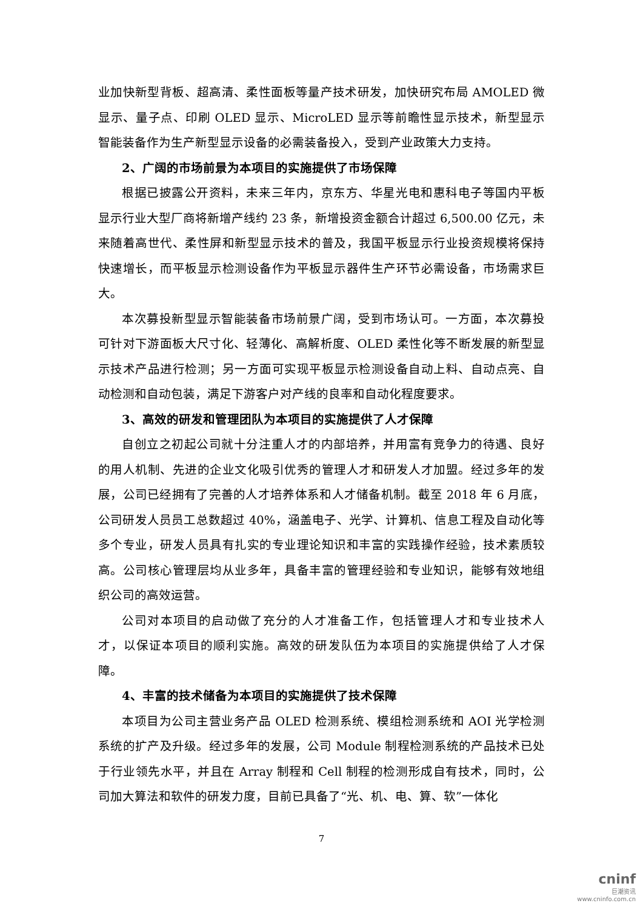业加快新型背板、超高清、柔性面板等量产技术研发，加快研究布局 AMOLED 微显示、量子点、印刷 OLED 显示、MicroLED 显示等前瞻性显示技术，新型显示智能装备作为生产新型显示设备的必需装备投入，受到产业政策大力支持。
2、广阔的市场前景为本项目的实施提供了市场保障
根据已披露公开资料，未来三年内，京东方、华星光电和惠科电子等国内平板显示行业大型厂商将新增产线约 23 条，新增投资金额合计超过 6,500.00 亿元，未来随着高世代、柔性屏和新型显示技术的普及，我国平板显示行业投资规模将保持快速增长，而平板显示检测设备作为平板显示器件生产环节必需设备，市场需求巨大。
本次募投新型显示智能装备市场前景广阔，受到市场认可。一方面，本次募投可针对下游面板大尺寸化、轻薄化、高解析度、OLED 柔性化等不断发展的新型显示技术产品进行检测；另一方面可实现平板显示检测设备自动上料、自动点亮、自动检测和自动包装，满足下游客户对产线的良率和自动化程度要求。
3、高效的研发和管理团队为本项目的实施提供了人才保障
自创立之初起公司就十分注重人才的内部培养，并用富有竞争力的待遇、良好的用人机制、先进的企业文化吸引优秀的管理人才和研发人才加盟。经过多年的发展，公司已经拥有了完善的人才培养体系和人才储备机制。截至 2018 年 6 月底，公司研发人员员工总数超过 40%，涵盖电子、光学、计算机、信息工程及自动化等多个专业，研发人员具有扎实的专业理论知识和丰富的实践操作经验，技术素质较高。公司核心管理层均从业多年，具备丰富的管理经验和专业知识，能够有效地组织公司的高效运营。
公司对本项目的启动做了充分的人才准备工作，包括管理人才和专业技术人才，以保证本项目的顺利实施。高效的研发队伍为本项目的实施提供给了人才保障。
4、丰富的技术储备为本项目的实施提供了技术保障
本项目为公司主营业务产品 OLED 检测系统、模组检测系统和 AOI 光学检测系统的扩产及升级。经过多年的发展，公司 Module 制程检测系统的产品技术已处于行业领先水平，并且在 Array 制程和 Cell 制程的检测形成自有技术，同时，公司加大算法和软件的研发力度，目前已具备了“光、机、电、算、软”一体化
7
cninf
巨潮资讯
www.cninfo.com.cn